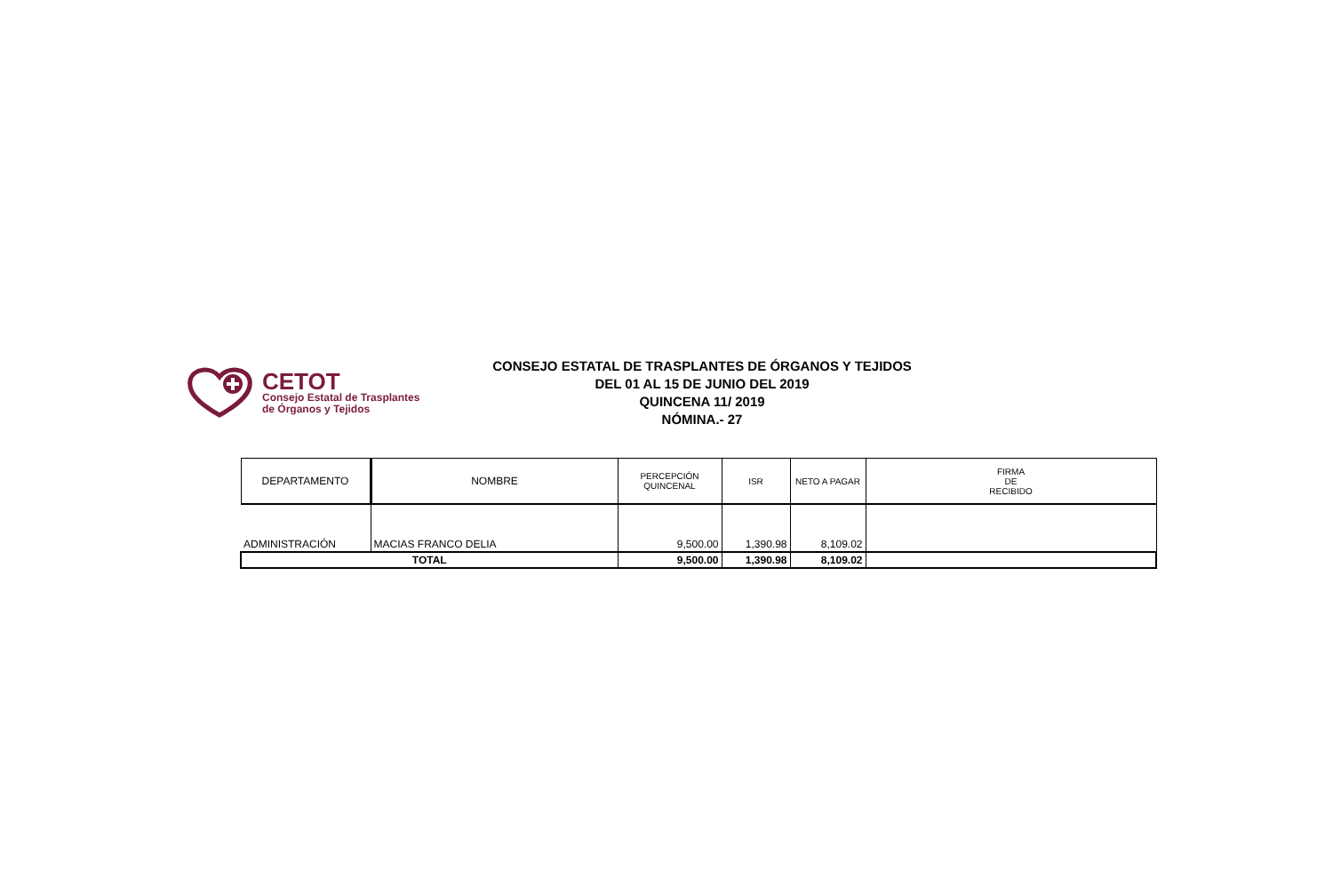CETOT
Consejo Estatal de Trasplantes
de Órganos y Tejidos
CONSEJO ESTATAL DE TRASPLANTES DE ÓRGANOS Y TEJIDOS
DEL 01 AL 15 DE JUNIO DEL 2019
QUINCENA 11/ 2019
NÓMINA.- 27
| DEPARTAMENTO | NOMBRE | PERCEPCIÓN QUINCENAL | ISR | NETO A PAGAR | FIRMA DE RECIBIDO |
| --- | --- | --- | --- | --- | --- |
| ADMINISTRACIÓN | MACIAS FRANCO DELIA | 9,500.00 | 1,390.98 | 8,109.02 | |
| TOTAL | | 9,500.00 | 1,390.98 | 8,109.02 | |